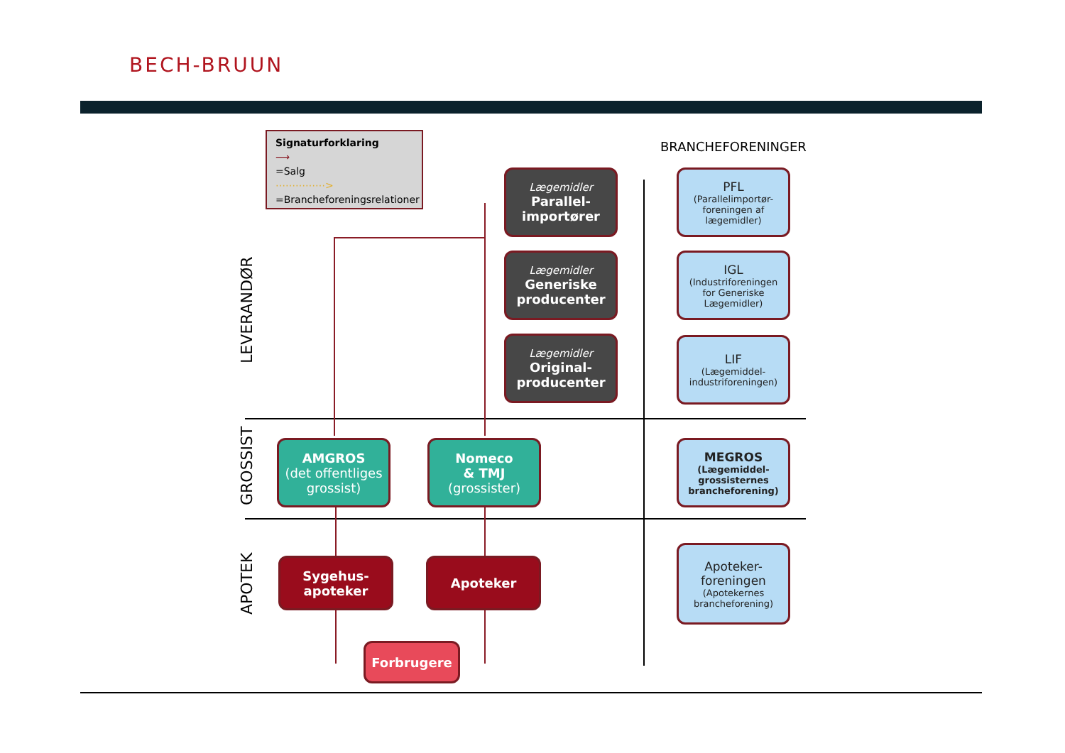BECH-BRUUN
Signaturforklaring
⟶
=Salg
⋯⋯⋯⋯⋯>
=Brancheforeningsrelationer
BRANCHEFORENINGER
LEVERANDØR
GROSSIST
APOTEK
Lægemidler
Parallel-
importører
Lægemidler
Generiske
producenter
Lægemidler
Original-
producenter
PFL
(Parallelimportør-
foreningen af
lægemidler)
IGL
(Industriforeningen
for Generiske
Lægemidler)
LIF
(Lægemiddel-
industriforeningen)
MEGROS
(Lægemiddel-
grossisternes
brancheforening)
Apoteker-
foreningen
(Apotekernes
brancheforening)
AMGROS
(det offentliges
grossist)
Nomeco
& TMJ
(grossister)
Sygehus-
apoteker
Apoteker
Forbrugere